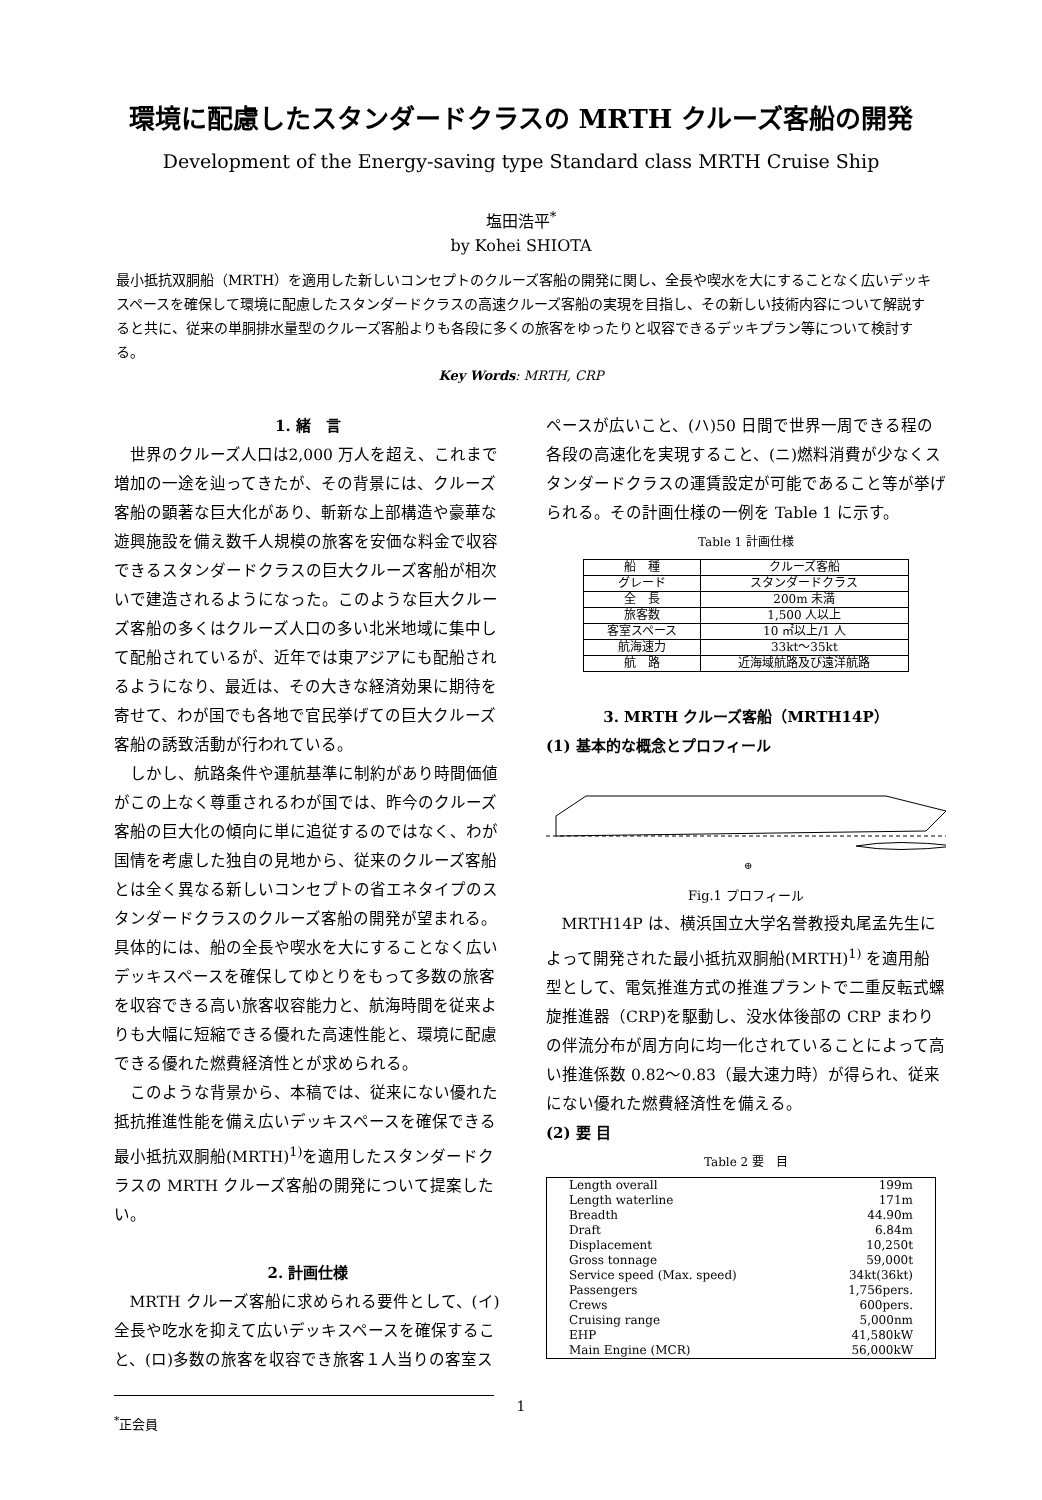環境に配慮したスタンダードクラスの MRTH クルーズ客船の開発
Development of the Energy-saving type Standard class MRTH Cruise Ship
塩田浩平<sup>*</sup>
by Kohei SHIOTA
最小抵抗双胴船（MRTH）を適用した新しいコンセプトのクルーズ客船の開発に関し、全長や喫水を大にすることなく広いデッキスペースを確保して環境に配慮したスタンダードクラスの高速クルーズ客船の実現を目指し、その新しい技術内容について解説すると共に、従来の単胴排水量型のクルーズ客船よりも各段に多くの旅客をゆったりと収容できるデッキプラン等について検討する。
Key Words: MRTH, CRP
1. 緒　言
世界のクルーズ人口は2,000 万人を超え、これまで増加の一途を辿ってきたが、その背景には、クルーズ客船の顕著な巨大化があり、斬新な上部構造や豪華な遊興施設を備え数千人規模の旅客を安価な料金で収容できるスタンダードクラスの巨大クルーズ客船が相次いで建造されるようになった。このような巨大クルーズ客船の多くはクルーズ人口の多い北米地域に集中して配船されているが、近年では東アジアにも配船されるようになり、最近は、その大きな経済効果に期待を寄せて、わが国でも各地で官民挙げての巨大クルーズ客船の誘致活動が行われている。
しかし、航路条件や運航基準に制約があり時間価値がこの上なく尊重されるわが国では、昨今のクルーズ客船の巨大化の傾向に単に追従するのではなく、わが国情を考慮した独自の見地から、従来のクルーズ客船とは全く異なる新しいコンセプトの省エネタイプのスタンダードクラスのクルーズ客船の開発が望まれる。具体的には、船の全長や喫水を大にすることなく広いデッキスペースを確保してゆとりをもって多数の旅客を収容できる高い旅客収容能力と、航海時間を従来よりも大幅に短縮できる優れた高速性能と、環境に配慮できる優れた燃費経済性とが求められる。
このような背景から、本稿では、従来にない優れた抵抗推進性能を備え広いデッキスペースを確保できる最小抵抗双胴船(MRTH)<sup>1)</sup>を適用したスタンダードクラスの MRTH クルーズ客船の開発について提案したい。
2. 計画仕様
MRTH クルーズ客船に求められる要件として、(イ)全長や吃水を抑えて広いデッキスペースを確保すること、(ロ)多数の旅客を収容でき旅客１人当りの客室ス
<sup>*</sup> 正会員
ペースが広いこと、(ハ)50 日間で世界一周できる程の各段の高速化を実現すること、(ニ)燃料消費が少なくスタンダードクラスの運賃設定が可能であること等が挙げられる。その計画仕様の一例を Table 1 に示す。
Table 1 計画仕様
| 船 種 | クルーズ客船 |
| グレード | スタンダードクラス |
| 全 長 | 200m 未満 |
| 旅客数 | 1,500 人以上 |
| 客室スペース | 10 ㎡以上/1 人 |
| 航海速力 | 33kt～35kt |
| 航 路 | 近海域航路及び遠洋航路 |
3. MRTH クルーズ客船（MRTH14P）
(1) 基本的な概念とプロフィール
⊕
Fig.1 プロフィール
MRTH14P は、横浜国立大学名誉教授丸尾孟先生によって開発された最小抵抗双胴船(MRTH)<sup>1)</sup> を適用船型として、電気推進方式の推進プラントで二重反転式螺旋推進器（CRP)を駆動し、没水体後部の CRP まわりの伴流分布が周方向に均一化されていることによって高い推進係数 0.82～0.83（最大速力時）が得られ、従来にない優れた燃費経済性を備える。
(2) 要 目
Table 2 要　目
| Length overall | 199m |
| Length waterline | 171m |
| Breadth | 44.90m |
| Draft | 6.84m |
| Displacement | 10,250t |
| Gross tonnage | 59,000t |
| Service speed (Max. speed) | 34kt(36kt) |
| Passengers | 1,756pers. |
| Crews | 600pers. |
| Cruising range | 5,000nm |
| EHP | 41,580kW |
| Main Engine (MCR) | 56,000kW |
1